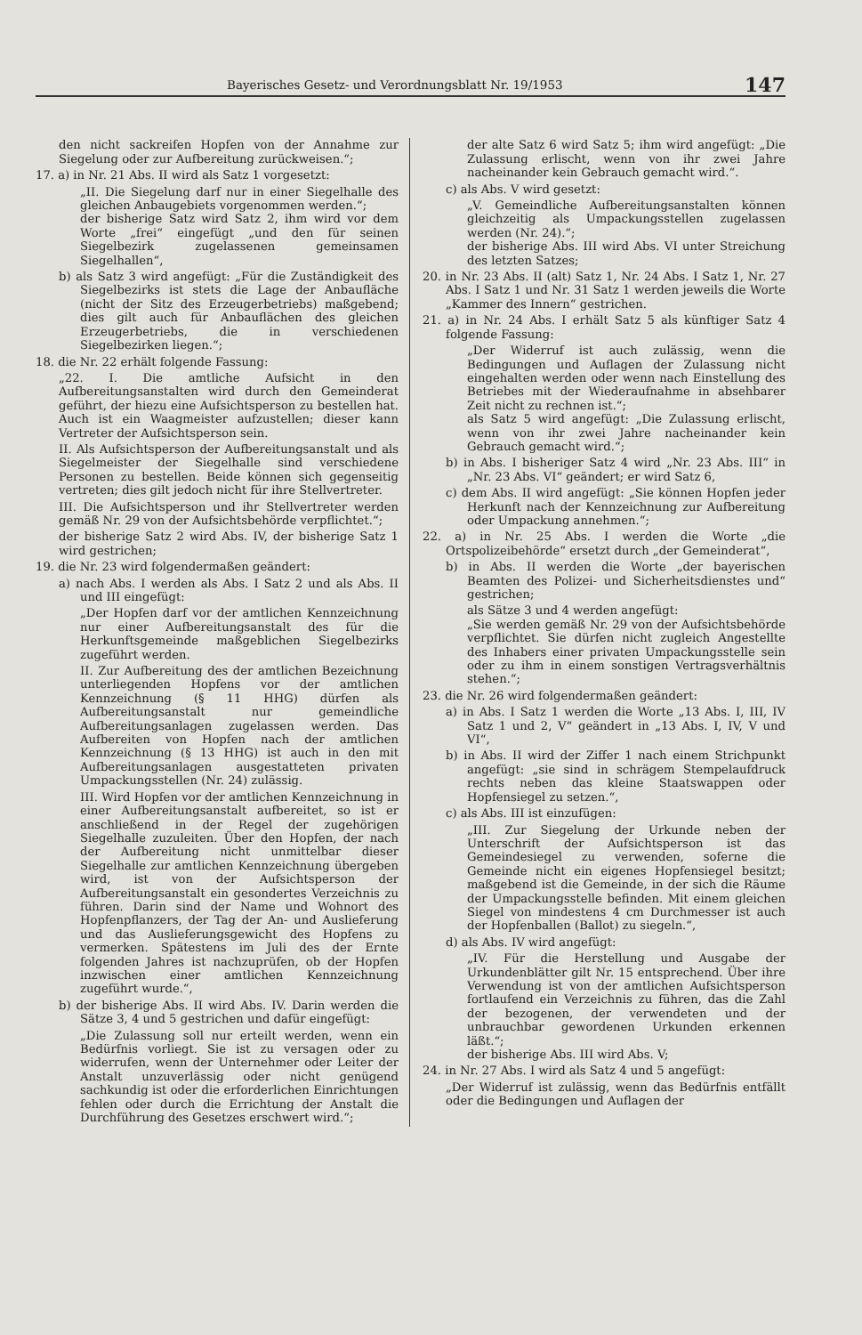Bayerisches Gesetz- und Verordnungsblatt Nr. 19/1953 147
den nicht sackreifen Hopfen von der Annahme zur Siegelung oder zur Aufbereitung zurückweisen.“;
17. a) in Nr. 21 Abs. II wird als Satz 1 vorgesetzt:
„II. Die Siegelung darf nur in einer Siegelhalle des gleichen Anbaugebiets vorgenommen werden.“;
der bisherige Satz wird Satz 2, ihm wird vor dem Worte „frei“ eingefügt „und den für seinen Siegelbezirk zugelassenen gemeinsamen Siegelhallen“,
b) als Satz 3 wird angefügt: „Für die Zuständigkeit des Siegelbezirks ist stets die Lage der Anbaufläche (nicht der Sitz des Erzeugerbetriebs) maßgebend; dies gilt auch für Anbauflächen des gleichen Erzeugerbetriebs, die in verschiedenen Siegelbezirken liegen.“;
18. die Nr. 22 erhält folgende Fassung:
„22. I. Die amtliche Aufsicht in den Aufbereitungsanstalten wird durch den Gemeinderat geführt, der hiezu eine Aufsichtsperson zu bestellen hat. Auch ist ein Waagmeister aufzustellen; dieser kann Vertreter der Aufsichtsperson sein.
II. Als Aufsichtsperson der Aufbereitungsanstalt und als Siegelmeister der Siegelhalle sind verschiedene Personen zu bestellen. Beide können sich gegenseitig vertreten; dies gilt jedoch nicht für ihre Stellvertreter.
III. Die Aufsichtsperson und ihr Stellvertreter werden gemäß Nr. 29 von der Aufsichtsbehörde verpflichtet.“;
der bisherige Satz 2 wird Abs. IV, der bisherige Satz 1 wird gestrichen;
19. die Nr. 23 wird folgendermaßen geändert:
a) nach Abs. I werden als Abs. I Satz 2 und als Abs. II und III eingefügt:
„Der Hopfen darf vor der amtlichen Kennzeichnung nur einer Aufbereitungsanstalt des für die Herkunftsgemeinde maßgeblichen Siegelbezirks zugeführt werden.
II. Zur Aufbereitung des der amtlichen Bezeichnung unterliegenden Hopfens vor der amtlichen Kennzeichnung (§ 11 HHG) dürfen als Aufbereitungsanstalt nur gemeindliche Aufbereitungsanlagen zugelassen werden. Das Aufbereiten von Hopfen nach der amtlichen Kennzeichnung (§ 13 HHG) ist auch in den mit Aufbereitungsanlagen ausgestatteten privaten Umpackungsstellen (Nr. 24) zulässig.
III. Wird Hopfen vor der amtlichen Kennzeichnung in einer Aufbereitungsanstalt aufbereitet, so ist er anschließend in der Regel der zugehörigen Siegelhalle zuzuleiten. Über den Hopfen, der nach der Aufbereitung nicht unmittelbar dieser Siegelhalle zur amtlichen Kennzeichnung übergeben wird, ist von der Aufsichtsperson der Aufbereitungsanstalt ein gesondertes Verzeichnis zu führen. Darin sind der Name und Wohnort des Hopfenpflanzers, der Tag der An- und Auslieferung und das Auslieferungsgewicht des Hopfens zu vermerken. Spätestens im Juli des der Ernte folgenden Jahres ist nachzuprüfen, ob der Hopfen inzwischen einer amtlichen Kennzeichnung zugeführt wurde.“,
b) der bisherige Abs. II wird Abs. IV. Darin werden die Sätze 3, 4 und 5 gestrichen und dafür eingefügt:
„Die Zulassung soll nur erteilt werden, wenn ein Bedürfnis vorliegt. Sie ist zu versagen oder zu widerrufen, wenn der Unternehmer oder Leiter der Anstalt unzuverlässig oder nicht genügend sachkundig ist oder die erforderlichen Einrichtungen fehlen oder durch die Errichtung der Anstalt die Durchführung des Gesetzes erschwert wird.“;
der alte Satz 6 wird Satz 5; ihm wird angefügt: „Die Zulassung erlischt, wenn von ihr zwei Jahre nacheinander kein Gebrauch gemacht wird.“.
c) als Abs. V wird gesetzt:
„V. Gemeindliche Aufbereitungsanstalten können gleichzeitig als Umpackungsstellen zugelassen werden (Nr. 24).“;
der bisherige Abs. III wird Abs. VI unter Streichung des letzten Satzes;
20. in Nr. 23 Abs. II (alt) Satz 1, Nr. 24 Abs. I Satz 1, Nr. 27 Abs. I Satz 1 und Nr. 31 Satz 1 werden jeweils die Worte „Kammer des Innern“ gestrichen.
21. a) in Nr. 24 Abs. I erhält Satz 5 als künftiger Satz 4 folgende Fassung:
„Der Widerruf ist auch zulässig, wenn die Bedingungen und Auflagen der Zulassung nicht eingehalten werden oder wenn nach Einstellung des Betriebes mit der Wiederaufnahme in absehbarer Zeit nicht zu rechnen ist.“;
als Satz 5 wird angefügt: „Die Zulassung erlischt, wenn von ihr zwei Jahre nacheinander kein Gebrauch gemacht wird.“;
b) in Abs. I bisheriger Satz 4 wird „Nr. 23 Abs. III“ in „Nr. 23 Abs. VI“ geändert; er wird Satz 6,
c) dem Abs. II wird angefügt: „Sie können Hopfen jeder Herkunft nach der Kennzeichnung zur Aufbereitung oder Umpackung annehmen.“;
22. a) in Nr. 25 Abs. I werden die Worte „die Ortspolizeibehörde“ ersetzt durch „der Gemeinderat“,
b) in Abs. II werden die Worte „der bayerischen Beamten des Polizei- und Sicherheitsdienstes und“ gestrichen;
als Sätze 3 und 4 werden angefügt:
„Sie werden gemäß Nr. 29 von der Aufsichtsbehörde verpflichtet. Sie dürfen nicht zugleich Angestellte des Inhabers einer privaten Umpackungsstelle sein oder zu ihm in einem sonstigen Vertragsverhältnis stehen.“;
23. die Nr. 26 wird folgendermaßen geändert:
a) in Abs. I Satz 1 werden die Worte „13 Abs. I, III, IV Satz 1 und 2, V“ geändert in „13 Abs. I, IV, V und VI“,
b) in Abs. II wird der Ziffer 1 nach einem Strichpunkt angefügt: „sie sind in schrägem Stempelaufdruck rechts neben das kleine Staatswappen oder Hopfensiegel zu setzen.“,
c) als Abs. III ist einzufügen:
„III. Zur Siegelung der Urkunde neben der Unterschrift der Aufsichtsperson ist das Gemeindesiegel zu verwenden, soferne die Gemeinde nicht ein eigenes Hopfensiegel besitzt; maßgebend ist die Gemeinde, in der sich die Räume der Umpackungsstelle befinden. Mit einem gleichen Siegel von mindestens 4 cm Durchmesser ist auch der Hopfenballen (Ballot) zu siegeln.“,
d) als Abs. IV wird angefügt:
„IV. Für die Herstellung und Ausgabe der Urkundenblätter gilt Nr. 15 entsprechend. Über ihre Verwendung ist von der amtlichen Aufsichtsperson fortlaufend ein Verzeichnis zu führen, das die Zahl der bezogenen, der verwendeten und der unbrauchbar gewordenen Urkunden erkennen läßt.“;
der bisherige Abs. III wird Abs. V;
24. in Nr. 27 Abs. I wird als Satz 4 und 5 angefügt:
„Der Widerruf ist zulässig, wenn das Bedürfnis entfällt oder die Bedingungen und Auflagen der